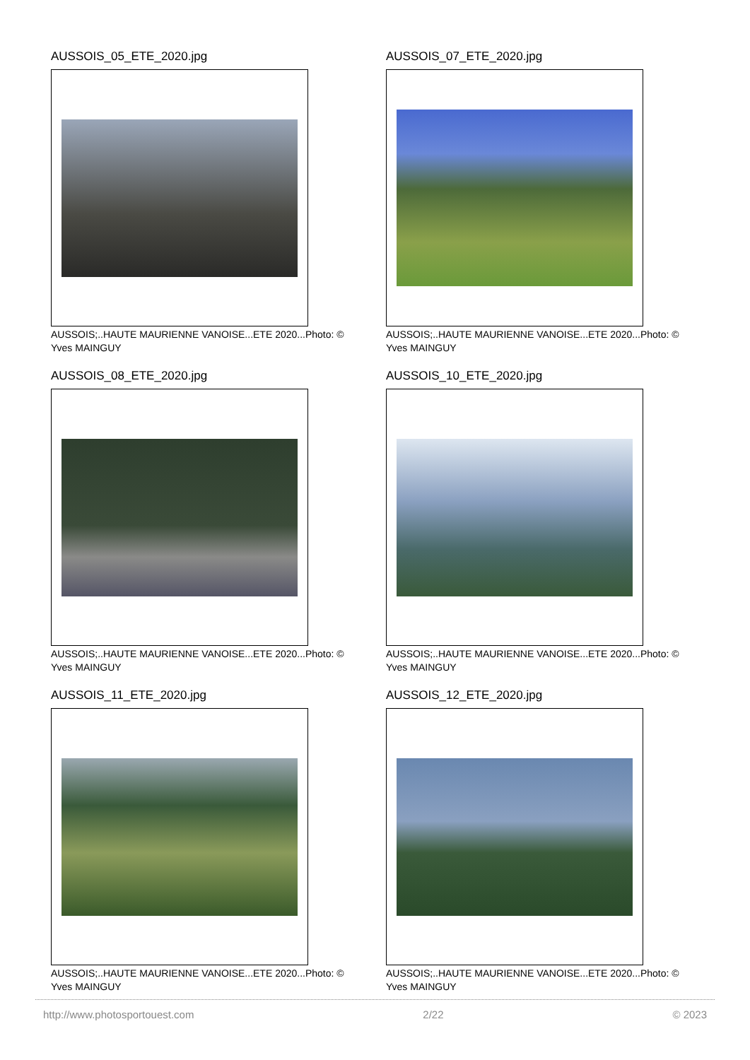AUSSOIS_05_ETE_2020.jpg
AUSSOIS;..HAUTE MAURIENNE VANOISE...ETE 2020...Photo: © Yves MAINGUY
AUSSOIS_07_ETE_2020.jpg
AUSSOIS;..HAUTE MAURIENNE VANOISE...ETE 2020...Photo: © Yves MAINGUY
AUSSOIS_08_ETE_2020.jpg
AUSSOIS;..HAUTE MAURIENNE VANOISE...ETE 2020...Photo: © Yves MAINGUY
AUSSOIS_10_ETE_2020.jpg
AUSSOIS;..HAUTE MAURIENNE VANOISE...ETE 2020...Photo: © Yves MAINGUY
AUSSOIS_11_ETE_2020.jpg
AUSSOIS;..HAUTE MAURIENNE VANOISE...ETE 2020...Photo: © Yves MAINGUY
AUSSOIS_12_ETE_2020.jpg
AUSSOIS;..HAUTE MAURIENNE VANOISE...ETE 2020...Photo: © Yves MAINGUY
http://www.photosportouest.com 2/22 © 2023